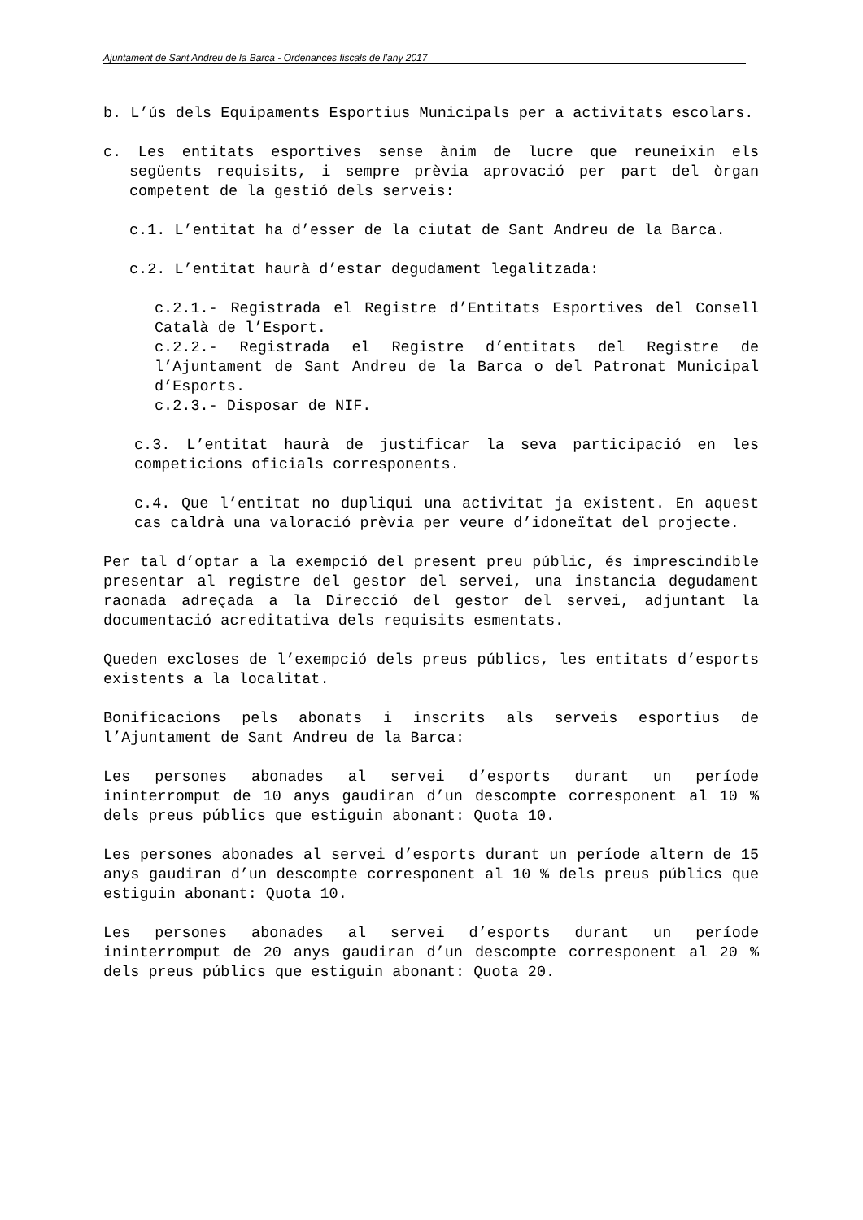Ajuntament de Sant Andreu de la Barca - Ordenances fiscals de l’any 2017
b. L’ús dels Equipaments Esportius Municipals per a activitats escolars.
c. Les entitats esportives sense ànim de lucre que reuneixin els següents requisits, i sempre prèvia aprovació per part del òrgan competent de la gestió dels serveis:
c.1. L’entitat ha d’esser de la ciutat de Sant Andreu de la Barca.
c.2. L’entitat haurà d’estar degudament legalitzada:
c.2.1.- Registrada el Registre d’Entitats Esportives del Consell Català de l’Esport.
c.2.2.- Registrada el Registre d’entitats del Registre de l’Ajuntament de Sant Andreu de la Barca o del Patronat Municipal d’Esports.
c.2.3.- Disposar de NIF.
c.3. L’entitat haurà de justificar la seva participació en les competicions oficials corresponents.
c.4. Que l’entitat no dupliqui una activitat ja existent. En aquest cas caldrà una valoració prèvia per veure d’idoneïtat del projecte.
Per tal d’optar a la exempció del present preu públic, és imprescindible presentar al registre del gestor del servei, una instancia degudament raonada adreçada a la Direcció del gestor del servei, adjuntant la documentació acreditativa dels requisits esmentats.
Queden excloses de l’exempció dels preus públics, les entitats d’esports existents a la localitat.
Bonificacions pels abonats i inscrits als serveis esportius de l’Ajuntament de Sant Andreu de la Barca:
Les persones abonades al servei d’esports durant un període ininterromput de 10 anys gaudiran d’un descompte corresponent al 10 % dels preus públics que estiguin abonant: Quota 10.
Les persones abonades al servei d’esports durant un període altern de 15 anys gaudiran d’un descompte corresponent al 10 % dels preus públics que estiguin abonant: Quota 10.
Les persones abonades al servei d’esports durant un període ininterromput de 20 anys gaudiran d’un descompte corresponent al 20 % dels preus públics que estiguin abonant: Quota 20.